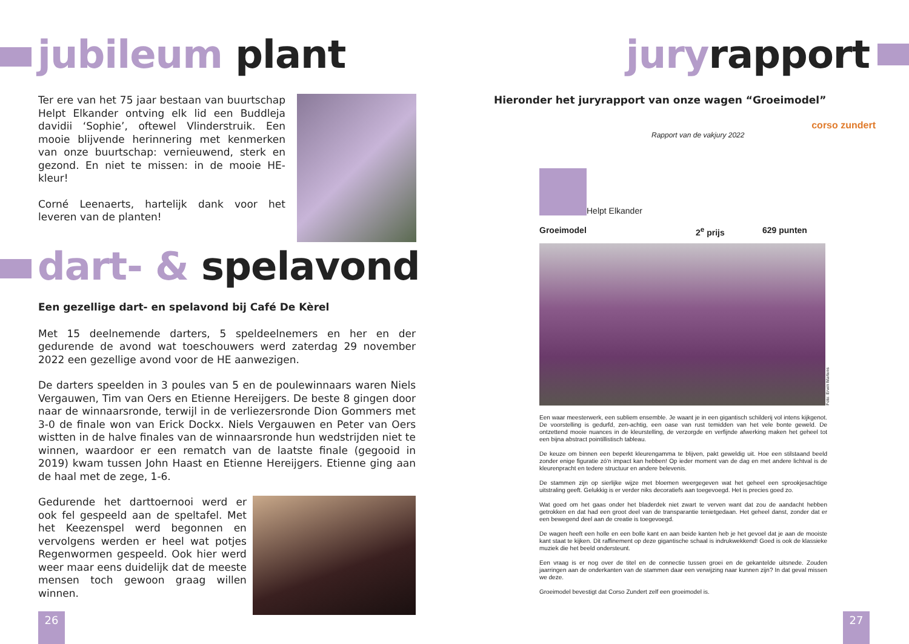jubileum plant
Ter ere van het 75 jaar bestaan van buurtschap Helpt Elkander ontving elk lid een Buddleja davidii ‘Sophie’, oftewel Vlinderstruik. Een mooie blijvende herinnering met kenmerken van onze buurtschap: vernieuwend, sterk en gezond. En niet te missen: in de mooie HE-kleur!
Corné Leenaerts, hartelijk dank voor het leveren van de planten!
dart- & spelavond
Een gezellige dart- en spelavond bij Café De Kèrel
Met 15 deelnemende darters, 5 speldeelnemers en her en der gedurende de avond wat toeschouwers werd zaterdag 29 november 2022 een gezellige avond voor de HE aanwezigen.
De darters speelden in 3 poules van 5 en de poulewinnaars waren Niels Vergauwen, Tim van Oers en Etienne Hereijgers. De beste 8 gingen door naar de winnaarsronde, terwijl in de verliezersronde Dion Gommers met 3-0 de finale won van Erick Dockx. Niels Vergauwen en Peter van Oers wistten in de halve finales van de winnaarsronde hun wedstrijden niet te winnen, waardoor er een rematch van de laatste finale (gegooid in 2019) kwam tussen John Haast en Etienne Hereijgers. Etienne ging aan de haal met de zege, 1-6.
Gedurende het darttoernooi werd er ook fel gespeeld aan de speltafel. Met het Keezenspel werd begonnen en vervolgens werden er heel wat potjes Regenwormen gespeeld. Ook hier werd weer maar eens duidelijk dat de meeste mensen toch gewoon graag willen winnen.
26
juryrapport
Hieronder het juryrapport van onze wagen “Groeimodel”
corso zundert
Rapport van de vakjury 2022
Helpt Elkander
Groeimodel 2<sup>e</sup> prijs 629 punten
Foto: Erwin Martens
Een waar meesterwerk, een subliem ensemble. Je waant je in een gigantisch schilderij vol intens kijkgenot. De voorstelling is gedurfd, zen-achtig, een oase van rust temidden van het vele bonte geweld. De ontzettend mooie nuances in de kleurstelling, de verzorgde en verfijnde afwerking maken het geheel tot een bijna abstract pointillistisch tableau.
De keuze om binnen een beperkt kleurengamma te blijven, pakt geweldig uit. Hoe een stilstaand beeld zonder enige figuratie zó'n impact kan hebben! Op ieder moment van de dag en met andere lichtval is de kleurenpracht en tedere structuur en andere belevenis.
De stammen zijn op sierlijke wijze met bloemen weergegeven wat het geheel een sprookjesachtige uitstraling geeft. Gelukkig is er verder niks decoratiefs aan toegevoegd. Het is precies goed zo.
Wat goed om het gaas onder het bladerdek niet zwart te verven want dat zou de aandacht hebben getrokken en dat had een groot deel van de transparantie tenietgedaan. Het geheel danst, zonder dat er een bewegend deel aan de creatie is toegevoegd.
De wagen heeft een holle en een bolle kant en aan beide kanten heb je het gevoel dat je aan de mooiste kant staat te kijken. Dit raffinement op deze gigantische schaal is indrukwekkend! Goed is ook de klassieke muziek die het beeld ondersteunt.
Een vraag is er nog over de titel en de connectie tussen groei en de gekantelde uitsnede. Zouden jaarringen aan de onderkanten van de stammen daar een verwijzing naar kunnen zijn? In dat geval missen we deze.
Groeimodel bevestigt dat Corso Zundert zelf een groeimodel is.
27